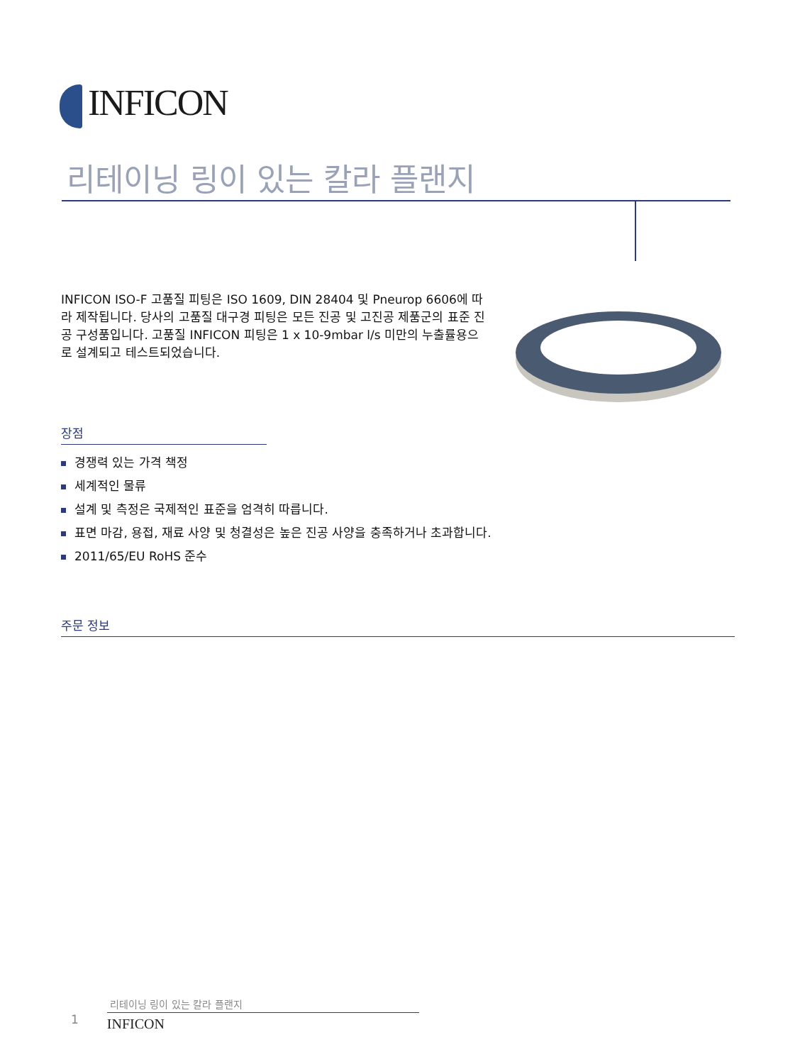INFICON
리테이닝 링이 있는 칼라 플랜지
INFICON ISO-F 고품질 피팅은 ISO 1609, DIN 28404 및 Pneurop 6606에 따라 제작됩니다. 당사의 고품질 대구경 피팅은 모든 진공 및 고진공 제품군의 표준 진공 구성품입니다. 고품질 INFICON 피팅은 1 x 10-9mbar l/s 미만의 누출률용으로 설계되고 테스트되었습니다.
장점
경쟁력 있는 가격 책정
세계적인 물류
설계 및 측정은 국제적인 표준을 엄격히 따릅니다.
표면 마감, 용접, 재료 사양 및 청결성은 높은 진공 사양을 충족하거나 초과합니다.
2011/65/EU RoHS 준수
주문 정보
리테이닝 링이 있는 칼라 플랜지
1 INFICON